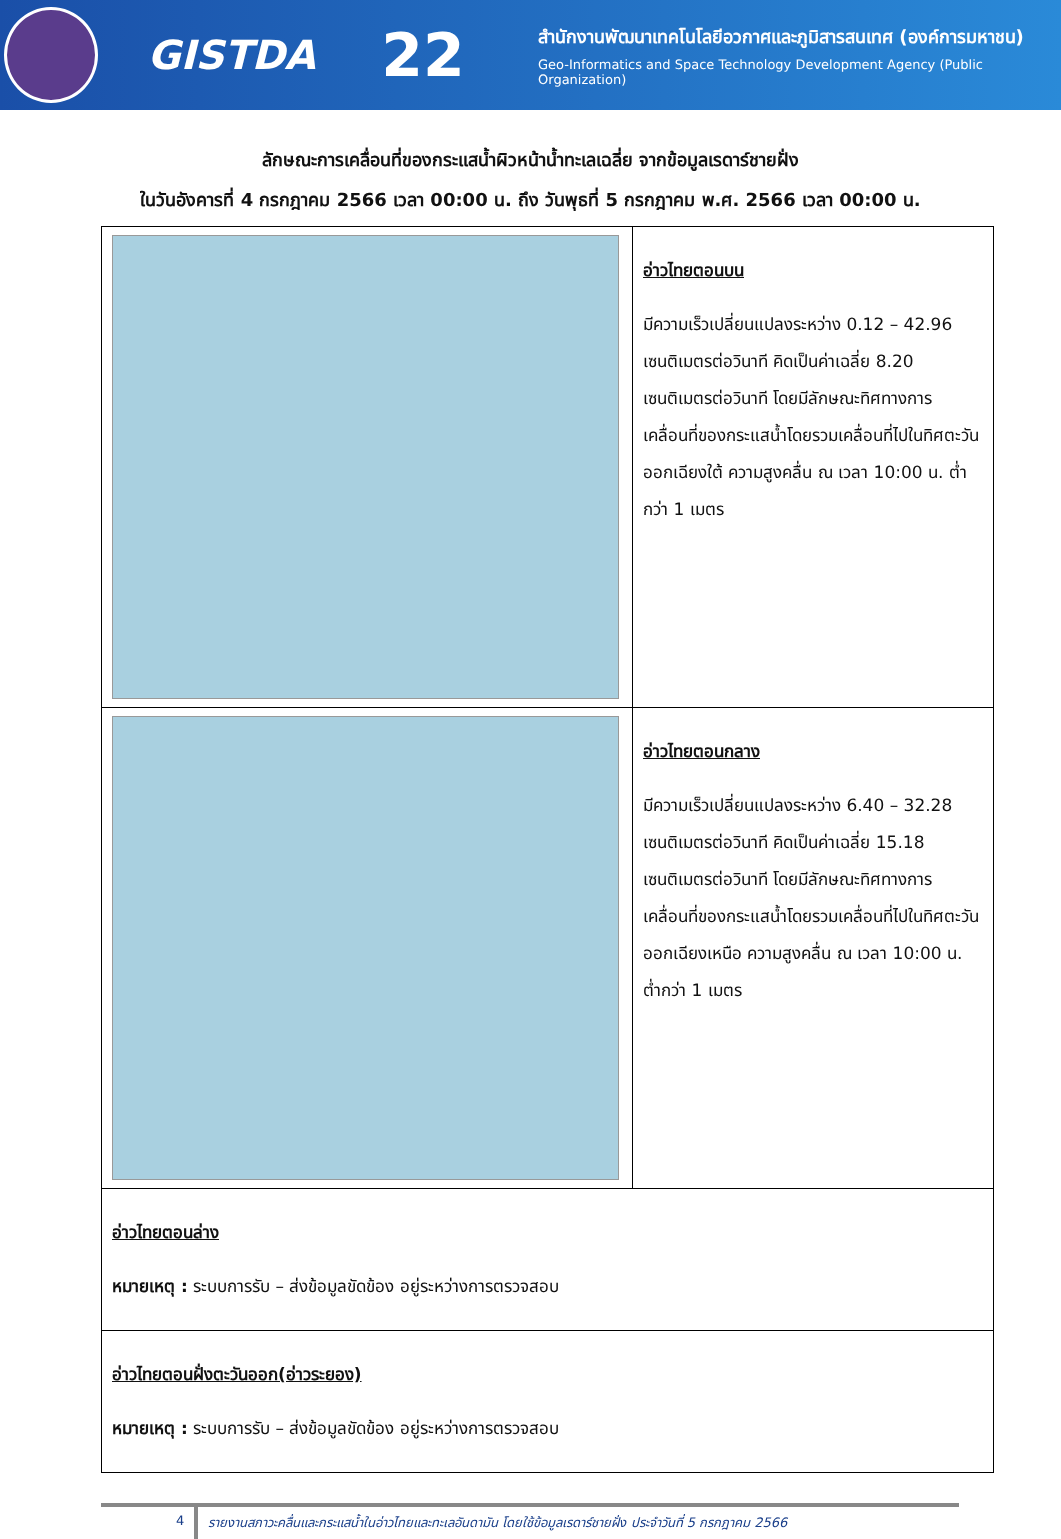GISTDA
22
สำนักงานพัฒนาเทคโนโลยีอวกาศและภูมิสารสนเทศ (องค์การมหาชน)
Geo-Informatics and Space Technology Development Agency (Public Organization)
ลักษณะการเคลื่อนที่ของกระแสน้ำผิวหน้าน้ำทะเลเฉลี่ย จากข้อมูลเรดาร์ชายฝั่ง
ในวันอังคารที่ 4 กรกฎาคม 2566 เวลา 00:00 น. ถึง วันพุธที่ 5 กรกฎาคม พ.ศ. 2566 เวลา 00:00 น.
| | อ่าวไทยตอนบน มีความเร็วเปลี่ยนแปลงระหว่าง 0.12 – 42.96 เซนติเมตรต่อวินาที คิดเป็นค่าเฉลี่ย 8.20 เซนติเมตรต่อวินาที โดยมีลักษณะทิศทางการเคลื่อนที่ของกระแสน้ำโดยรวมเคลื่อนที่ไปในทิศตะวันออกเฉียงใต้ ความสูงคลื่น ณ เวลา 10:00 น. ต่ำกว่า 1 เมตร |
| | อ่าวไทยตอนกลาง มีความเร็วเปลี่ยนแปลงระหว่าง 6.40 – 32.28 เซนติเมตรต่อวินาที คิดเป็นค่าเฉลี่ย 15.18 เซนติเมตรต่อวินาที โดยมีลักษณะทิศทางการเคลื่อนที่ของกระแสน้ำโดยรวมเคลื่อนที่ไปในทิศตะวันออกเฉียงเหนือ ความสูงคลื่น ณ เวลา 10:00 น. ต่ำกว่า 1 เมตร |
| อ่าวไทยตอนล่าง หมายเหตุ : ระบบการรับ – ส่งข้อมูลขัดข้อง อยู่ระหว่างการตรวจสอบ | |
| อ่าวไทยตอนฝั่งตะวันออก(อ่าวระยอง) หมายเหตุ : ระบบการรับ – ส่งข้อมูลขัดข้อง อยู่ระหว่างการตรวจสอบ | |
4 รายงานสภาวะคลื่นและกระแสน้ำในอ่าวไทยและทะเลอันดามัน โดยใช้ข้อมูลเรดาร์ชายฝั่ง ประจำวันที่ 5 กรกฎาคม 2566